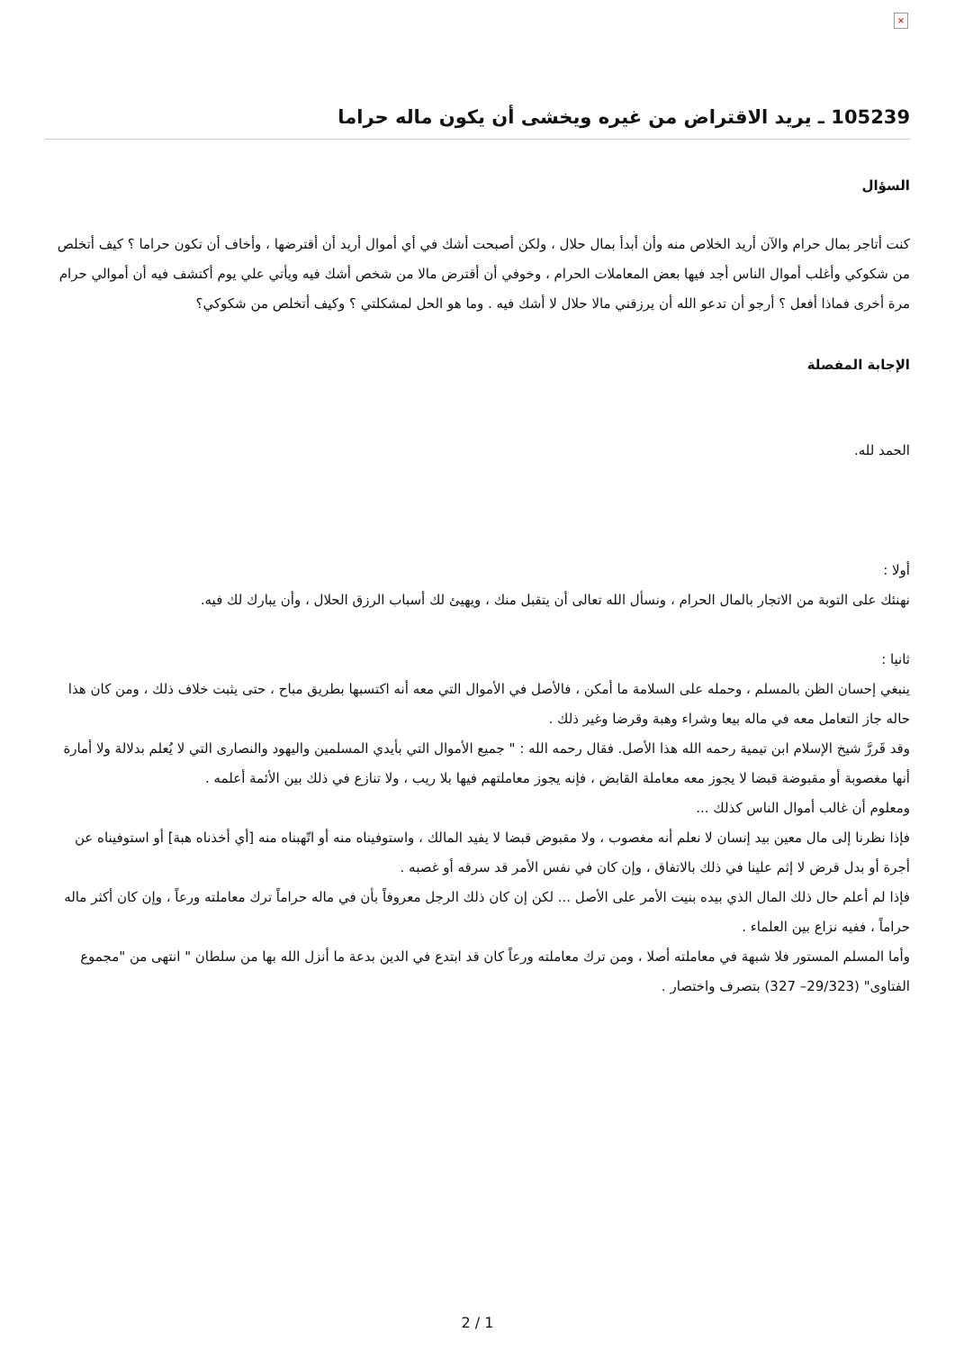×
105239 ـ يريد الاقتراض من غيره ويخشى أن يكون ماله حراما
السؤال
كنت أتاجر بمال حرام والآن أريد الخلاص منه وأن أبدأ بمال حلال ، ولكن أصبحت أشك في أي أموال أريد أن أقترضها ، وأخاف أن تكون حراما ؟ كيف أتخلص من شكوكي وأغلب أموال الناس أجد فيها بعض المعاملات الحرام ، وخوفي أن أقترض مالا من شخص أشك فيه ويأتي علي يوم أكتشف فيه أن أموالي حرام مرة أخرى فماذا أفعل ؟ أرجو أن تدعو الله أن يرزقني مالا حلال لا أشك فيه . وما هو الحل لمشكلتي ؟ وكيف أتخلص من شكوكي؟
الإجابة المفصلة
الحمد لله.
أولا :
نهنئك على التوبة من الاتجار بالمال الحرام ، ونسأل الله تعالى أن يتقبل منك ، ويهيئ لك أسباب الرزق الحلال ، وأن يبارك لك فيه.
ثانيا :
ينبغي إحسان الظن بالمسلم ، وحمله على السلامة ما أمكن ، فالأصل في الأموال التي معه أنه اكتسبها بطريق مباح ، حتى يثبت خلاف ذلك ، ومن كان هذا حاله جاز التعامل معه في ماله بيعا وشراء وهبة وقرضا وغير ذلك .
وقد قَررَّ شيخ الإسلام ابن تيمية رحمه الله هذا الأصل. فقال رحمه الله : " جميع الأموال التي بأيدي المسلمين واليهود والنصارى التي لا يُعلم بدلالة ولا أمارة أنها مغصوبة أو مقبوضة قبضا لا يجوز معه معاملة القابض ، فإنه يجوز معاملتهم فيها بلا ريب ، ولا تنازع في ذلك بين الأئمة أعلمه .
ومعلوم أن غالب أموال الناس كذلك ...
فإذا نظرنا إلى مال معين بيد إنسان لا نعلم أنه مغصوب ، ولا مقبوض قبضا لا يفيد المالك ، واستوفيناه منه أو اتّهبناه منه [أي أخذناه هبة] أو استوفيناه عن أجرة أو بدل قرض لا إثم علينا في ذلك بالاتفاق ، وإن كان في نفس الأمر قد سرقه أو غصبه .
فإذا لم أعلم حال ذلك المال الذي بيده بنيت الأمر على الأصل ... لكن إن كان ذلك الرجل معروفاً بأن في ماله حراماً ترك معاملته ورعاً ، وإن كان أكثر ماله حراماً ، ففيه نزاع بين العلماء .
وأما المسلم المستور فلا شبهة في معاملته أصلا ، ومن ترك معاملته ورعاً كان قد ابتدع في الدين بدعة ما أنزل الله بها من سلطان " انتهى من "مجموع الفتاوى" (29/323– 327) بتصرف واختصار .
2 / 1